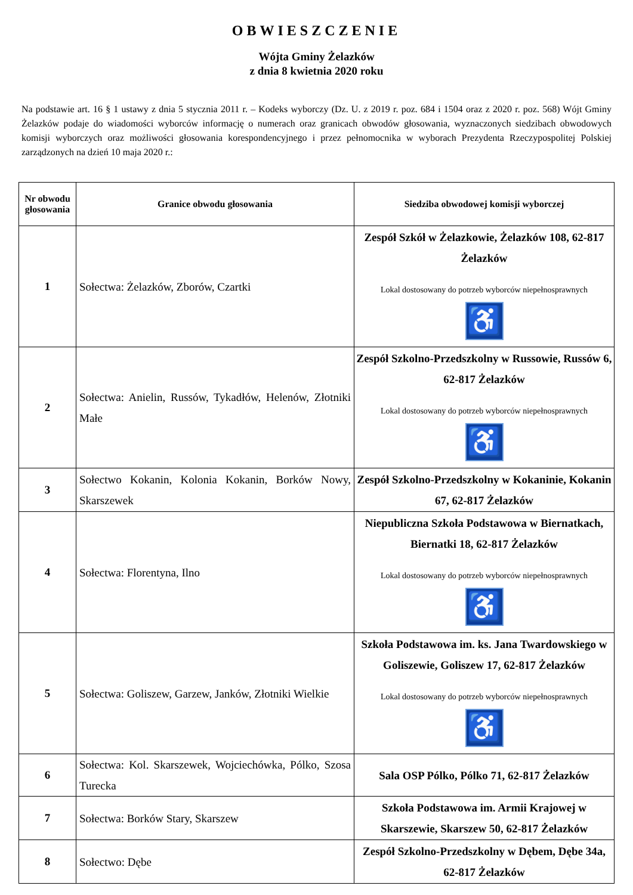OBWIESZCZENIE
Wójta Gminy Żelazków
z dnia 8 kwietnia 2020 roku
Na podstawie art. 16 § 1 ustawy z dnia 5 stycznia 2011 r. – Kodeks wyborczy (Dz. U. z 2019 r. poz. 684 i 1504 oraz z 2020 r. poz. 568) Wójt Gminy Żelazków podaje do wiadomości wyborców informację o numerach oraz granicach obwodów głosowania, wyznaczonych siedzibach obwodowych komisji wyborczych oraz możliwości głosowania korespondencyjnego i przez pełnomocnika w wyborach Prezydenta Rzeczypospolitej Polskiej zarządzonych na dzień 10 maja 2020 r.:
| Nr obwodu głosowania | Granice obwodu głosowania | Siedziba obwodowej komisji wyborczej |
| --- | --- | --- |
| 1 | Sołectwa: Żelazków, Zborów, Czartki | Zespół Szkół w Żelazkowie, Żelazków 108, 62-817 Żelazków Lokal dostosowany do potrzeb wyborców niepełnosprawnych ♿ |
| 2 | Sołectwa: Anielin, Russów, Tykadłów, Helenów, Złotniki Małe | Zespół Szkolno-Przedszkolny w Russowie, Russów 6, 62-817 Żelazków Lokal dostosowany do potrzeb wyborców niepełnosprawnych ♿ |
| 3 | Sołectwo Kokanin, Kolonia Kokanin, Borków Nowy, Skarszewek | Zespół Szkolno-Przedszkolny w Kokaninie, Kokanin 67, 62-817 Żelazków |
| 4 | Sołectwa: Florentyna, Ilno | Niepubliczna Szkoła Podstawowa w Biernatkach, Biernatki 18, 62-817 Żelazków Lokal dostosowany do potrzeb wyborców niepełnosprawnych ♿ |
| 5 | Sołectwa: Goliszew, Garzew, Janków, Złotniki Wielkie | Szkoła Podstawowa im. ks. Jana Twardowskiego w Goliszewie, Goliszew 17, 62-817 Żelazków Lokal dostosowany do potrzeb wyborców niepełnosprawnych ♿ |
| 6 | Sołectwa: Kol. Skarszewek, Wojciechówka, Pólko, Szosa Turecka | Sala OSP Pólko, Pólko 71, 62-817 Żelazków |
| 7 | Sołectwa: Borków Stary, Skarszew | Szkoła Podstawowa im. Armii Krajowej w Skarszewie, Skarszew 50, 62-817 Żelazków |
| 8 | Sołectwo: Dębe | Zespół Szkolno-Przedszkolny w Dębem, Dębe 34a, 62-817 Żelazków |